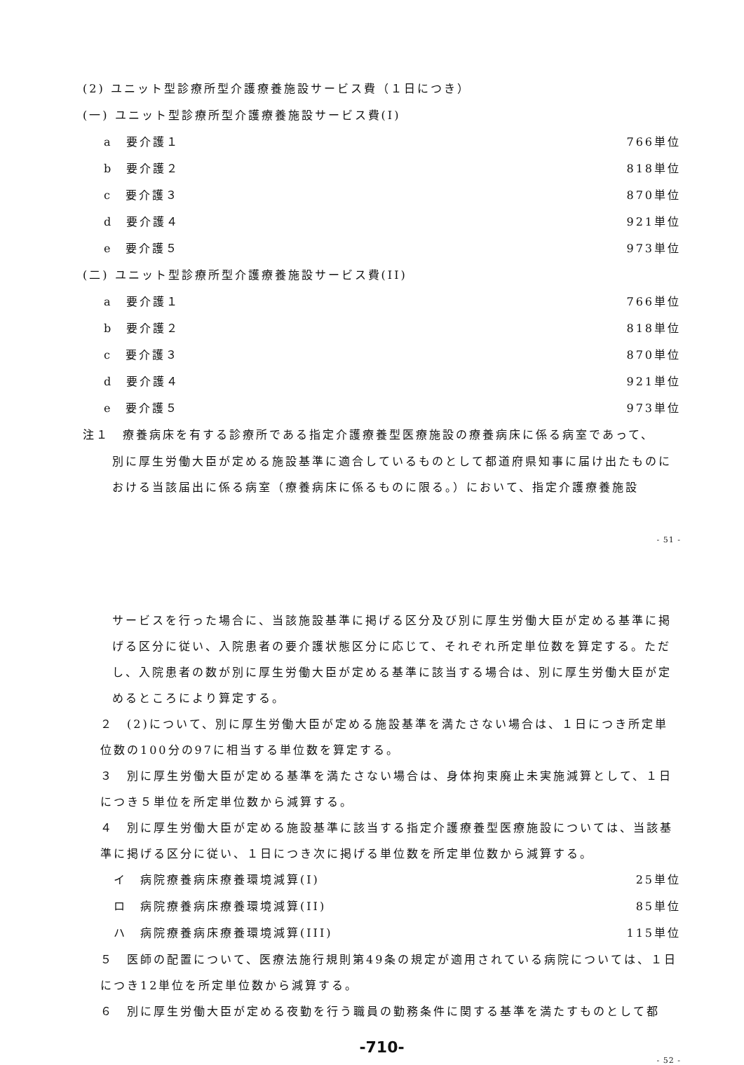(2) ユニット型診療所型介護療養施設サービス費（１日につき）
(一) ユニット型診療所型介護療養施設サービス費(I)
a　要介護１ 766単位
b　要介護２ 818単位
c　要介護３ 870単位
d　要介護４ 921単位
e　要介護５ 973単位
(二) ユニット型診療所型介護療養施設サービス費(II)
a　要介護１ 766単位
b　要介護２ 818単位
c　要介護３ 870単位
d　要介護４ 921単位
e　要介護５ 973単位
注１　療養病床を有する診療所である指定介護療養型医療施設の療養病床に係る病室であって、
別に厚生労働大臣が定める施設基準に適合しているものとして都道府県知事に届け出たものにおける当該届出に係る病室（療養病床に係るものに限る。）において、指定介護療養施設
- 51 -
サービスを行った場合に、当該施設基準に掲げる区分及び別に厚生労働大臣が定める基準に掲げる区分に従い、入院患者の要介護状態区分に応じて、それぞれ所定単位数を算定する。ただし、入院患者の数が別に厚生労働大臣が定める基準に該当する場合は、別に厚生労働大臣が定めるところにより算定する。
２　(2)について、別に厚生労働大臣が定める施設基準を満たさない場合は、１日につき所定単位数の100分の97に相当する単位数を算定する。
３　別に厚生労働大臣が定める基準を満たさない場合は、身体拘束廃止未実施減算として、１日につき５単位を所定単位数から減算する。
４　別に厚生労働大臣が定める施設基準に該当する指定介護療養型医療施設については、当該基準に掲げる区分に従い、１日につき次に掲げる単位数を所定単位数から減算する。
イ　病院療養病床療養環境減算(I) 25単位
ロ　病院療養病床療養環境減算(II) 85単位
ハ　病院療養病床療養環境減算(III) 115単位
５　医師の配置について、医療法施行規則第49条の規定が適用されている病院については、１日につき12単位を所定単位数から減算する。
６　別に厚生労働大臣が定める夜勤を行う職員の勤務条件に関する基準を満たすものとして都
-710-
- 52 -